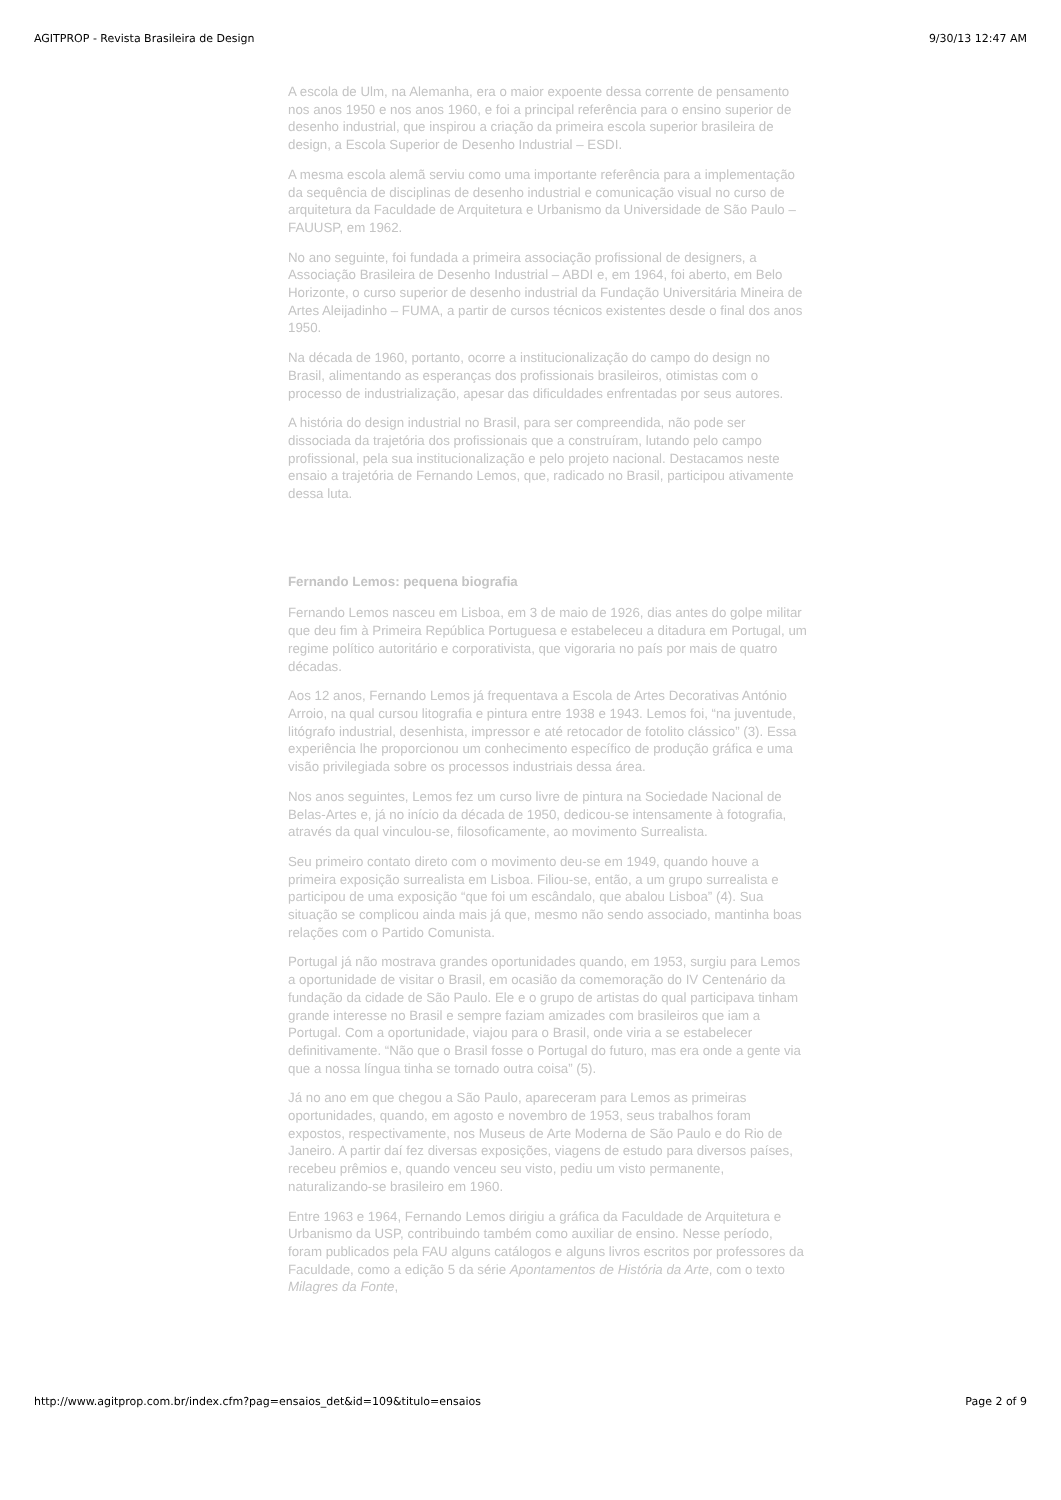AGITPROP - Revista Brasileira de Design 9/30/13 12:47 AM
A escola de Ulm, na Alemanha, era o maior expoente dessa corrente de pensamento nos anos 1950 e nos anos 1960, e foi a principal referência para o ensino superior de desenho industrial, que inspirou a criação da primeira escola superior brasileira de design, a Escola Superior de Desenho Industrial – ESDI.
A mesma escola alemã serviu como uma importante referência para a implementação da sequência de disciplinas de desenho industrial e comunicação visual no curso de arquitetura da Faculdade de Arquitetura e Urbanismo da Universidade de São Paulo – FAUUSP, em 1962.
No ano seguinte, foi fundada a primeira associação profissional de designers, a Associação Brasileira de Desenho Industrial – ABDI e, em 1964, foi aberto, em Belo Horizonte, o curso superior de desenho industrial da Fundação Universitária Mineira de Artes Aleijadinho – FUMA, a partir de cursos técnicos existentes desde o final dos anos 1950.
Na década de 1960, portanto, ocorre a institucionalização do campo do design no Brasil, alimentando as esperanças dos profissionais brasileiros, otimistas com o processo de industrialização, apesar das dificuldades enfrentadas por seus autores.
A história do design industrial no Brasil, para ser compreendida, não pode ser dissociada da trajetória dos profissionais que a construíram, lutando pelo campo profissional, pela sua institucionalização e pelo projeto nacional. Destacamos neste ensaio a trajetória de Fernando Lemos, que, radicado no Brasil, participou ativamente dessa luta.
Fernando Lemos: pequena biografia
Fernando Lemos nasceu em Lisboa, em 3 de maio de 1926, dias antes do golpe militar que deu fim à Primeira República Portuguesa e estabeleceu a ditadura em Portugal, um regime político autoritário e corporativista, que vigoraria no país por mais de quatro décadas.
Aos 12 anos, Fernando Lemos já frequentava a Escola de Artes Decorativas António Arroio, na qual cursou litografia e pintura entre 1938 e 1943. Lemos foi, “na juventude, litógrafo industrial, desenhista, impressor e até retocador de fotolito clássico” (3). Essa experiência lhe proporcionou um conhecimento específico de produção gráfica e uma visão privilegiada sobre os processos industriais dessa área.
Nos anos seguintes, Lemos fez um curso livre de pintura na Sociedade Nacional de Belas-Artes e, já no início da década de 1950, dedicou-se intensamente à fotografia, através da qual vinculou-se, filosoficamente, ao movimento Surrealista.
Seu primeiro contato direto com o movimento deu-se em 1949, quando houve a primeira exposição surrealista em Lisboa. Filiou-se, então, a um grupo surrealista e participou de uma exposição “que foi um escândalo, que abalou Lisboa” (4). Sua situação se complicou ainda mais já que, mesmo não sendo associado, mantinha boas relações com o Partido Comunista.
Portugal já não mostrava grandes oportunidades quando, em 1953, surgiu para Lemos a oportunidade de visitar o Brasil, em ocasião da comemoração do IV Centenário da fundação da cidade de São Paulo. Ele e o grupo de artistas do qual participava tinham grande interesse no Brasil e sempre faziam amizades com brasileiros que iam a Portugal. Com a oportunidade, viajou para o Brasil, onde viria a se estabelecer definitivamente. “Não que o Brasil fosse o Portugal do futuro, mas era onde a gente via que a nossa língua tinha se tornado outra coisa” (5).
Já no ano em que chegou a São Paulo, apareceram para Lemos as primeiras oportunidades, quando, em agosto e novembro de 1953, seus trabalhos foram expostos, respectivamente, nos Museus de Arte Moderna de São Paulo e do Rio de Janeiro. A partir daí fez diversas exposições, viagens de estudo para diversos países, recebeu prêmios e, quando venceu seu visto, pediu um visto permanente, naturalizando-se brasileiro em 1960.
Entre 1963 e 1964, Fernando Lemos dirigiu a gráfica da Faculdade de Arquitetura e Urbanismo da USP, contribuindo também como auxiliar de ensino. Nesse período, foram publicados pela FAU alguns catálogos e alguns livros escritos por professores da Faculdade, como a edição 5 da série Apontamentos de História da Arte, com o texto Milagres da Fonte,
http://www.agitprop.com.br/index.cfm?pag=ensaios_det&id=109&titulo=ensaios Page 2 of 9